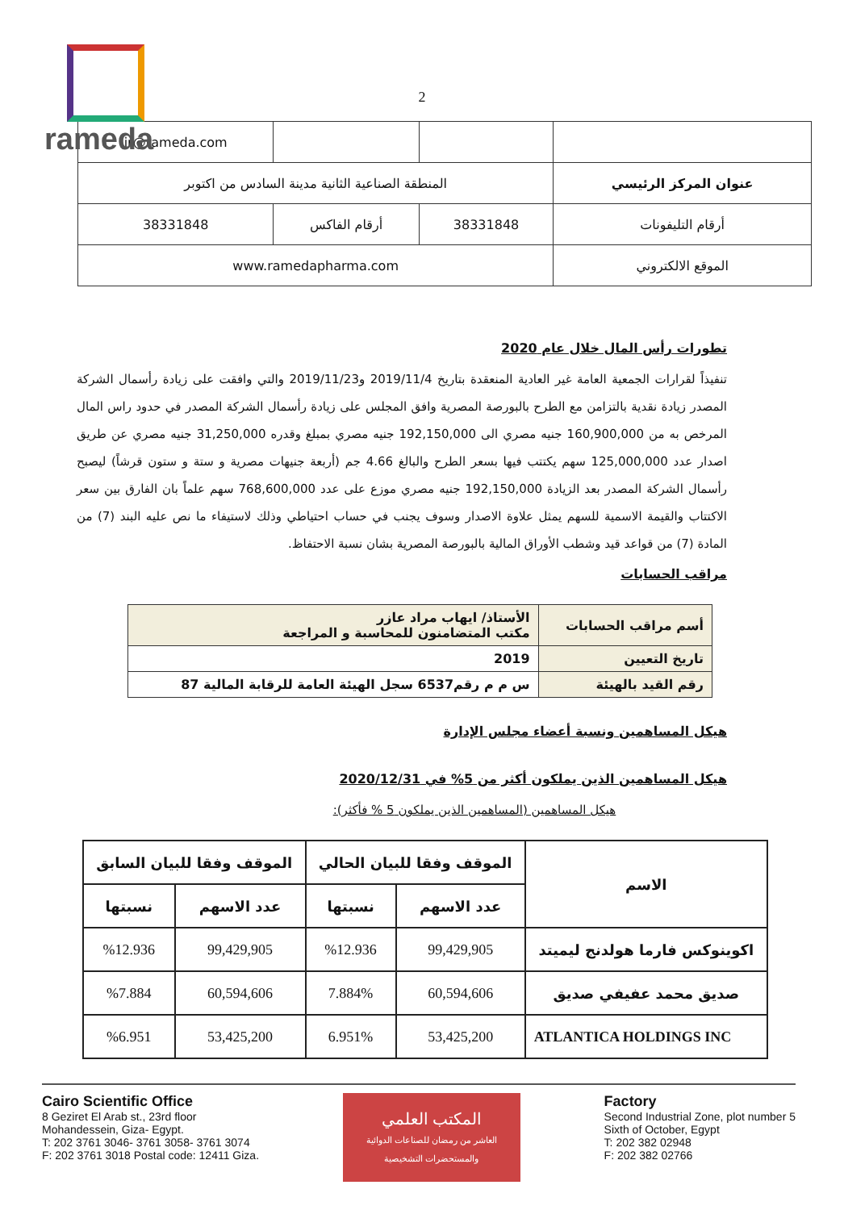rameda
2
| | | | ir@rameda.com |
| عنوان المركز الرئيسي | المنطقة الصناعية الثانية مدينة السادس من اكتوبر | | |
| أرقام التليفونات | 38331848 | أرقام الفاكس | 38331848 |
| الموقع الالكتروني | www.ramedapharma.com | | |
تطورات رأس المال خلال عام 2020
تنفيذاً لقرارات الجمعية العامة غير العادية المنعقدة بتاريخ 2019/11/4 و2019/11/23 والتي وافقت على زيادة رأسمال الشركة المصدر زيادة نقدية بالتزامن مع الطرح بالبورصة المصرية وافق المجلس على زيادة رأسمال الشركة المصدر في حدود راس المال المرخص به من 160,900,000 جنيه مصري الى 192,150,000 جنيه مصري بمبلغ وقدره 31,250,000 جنيه مصري عن طريق اصدار عدد 125,000,000 سهم يكتتب فيها بسعر الطرح والبالغ 4.66 جم (أربعة جنيهات مصرية و ستة و ستون قرشاً) ليصبح رأسمال الشركة المصدر بعد الزيادة 192,150,000 جنيه مصري موزع على عدد 768,600,000 سهم علماً بان الفارق بين سعر الاكتتاب والقيمة الاسمية للسهم يمثل علاوة الاصدار وسوف يجنب في حساب احتياطي وذلك لاستيفاء ما نص عليه البند (7) من المادة (7) من قواعد قيد وشطب الأوراق المالية بالبورصة المصرية بشان نسبة الاحتفاظ.
مراقب الحسابات
| أسم مراقب الحسابات | الأستاذ/ ايهاب مراد عازر مكتب المتضامنون للمحاسبة و المراجعة |
| تاريخ التعيين | 2019 |
| رقم القيد بالهيئة | س م م رقم6537 سجل الهيئة العامة للرقابة المالية 87 |
هيكل المساهمين ونسبة أعضاء مجلس الإدارة
هيكل المساهمين الذين يملكون أكثر من 5% في 2020/12/31
هيكل المساهمين (المساهمين الذين يملكون 5 % فأكثر):
| الاسم | الموقف وفقا للبيان الحالي | | الموقف وفقا للبيان السابق | |
| --- | --- | --- | --- | --- |
| | عدد الاسهم | نسبتها | عدد الاسهم | نسبتها |
| اكوينوكس فارما هولدنج ليميتد | 99,429,905 | %12.936 | 99,429,905 | %12.936 |
| صديق محمد عفيفي صديق | 60,594,606 | 7.884% | 60,594,606 | %7.884 |
| ATLANTICA HOLDINGS INC | 53,425,200 | 6.951% | 53,425,200 | %6.951 |
Cairo Scientific Office
8 Geziret El Arab st., 23rd floor
Mohandessein, Giza- Egypt.
T: 202 3761 3046- 3761 3058- 3761 3074
F: 202 3761 3018 Postal code: 12411 Giza.
المكتب العلمي
العاشر من رمضان للصناعات الدوائية والمستحضرات التشخيصية
Factory
Second Industrial Zone, plot number 5
Sixth of October, Egypt
T: 202 382 02948
F: 202 382 02766